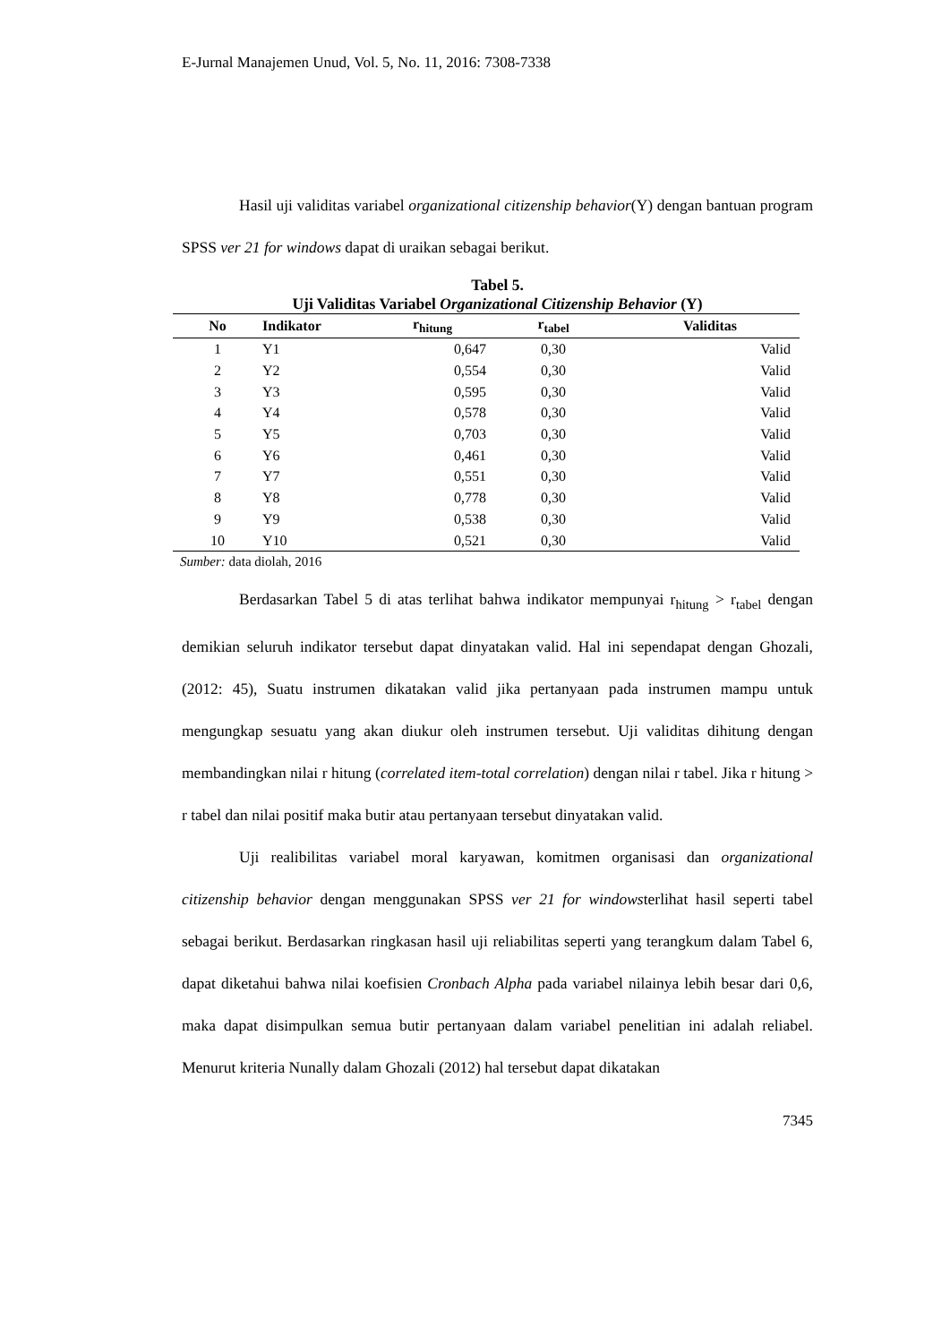E-Jurnal Manajemen Unud, Vol. 5, No. 11, 2016: 7308-7338
Hasil uji validitas variabel organizational citizenship behavior(Y) dengan bantuan program SPSS ver 21 for windows dapat di uraikan sebagai berikut.
Tabel 5.
Uji Validitas Variabel Organizational Citizenship Behavior (Y)
| No | Indikator | r<sub>hitung</sub> | r<sub>tabel</sub> | Validitas |
| --- | --- | --- | --- | --- |
| 1 | Y1 | 0,647 | 0,30 | Valid |
| 2 | Y2 | 0,554 | 0,30 | Valid |
| 3 | Y3 | 0,595 | 0,30 | Valid |
| 4 | Y4 | 0,578 | 0,30 | Valid |
| 5 | Y5 | 0,703 | 0,30 | Valid |
| 6 | Y6 | 0,461 | 0,30 | Valid |
| 7 | Y7 | 0,551 | 0,30 | Valid |
| 8 | Y8 | 0,778 | 0,30 | Valid |
| 9 | Y9 | 0,538 | 0,30 | Valid |
| 10 | Y10 | 0,521 | 0,30 | Valid |
Sumber: data diolah, 2016
Berdasarkan Tabel 5 di atas terlihat bahwa indikator mempunyai r<sub>hitung</sub> > r<sub>tabel</sub> dengan demikian seluruh indikator tersebut dapat dinyatakan valid. Hal ini sependapat dengan Ghozali, (2012: 45), Suatu instrumen dikatakan valid jika pertanyaan pada instrumen mampu untuk mengungkap sesuatu yang akan diukur oleh instrumen tersebut. Uji validitas dihitung dengan membandingkan nilai r hitung (correlated item-total correlation) dengan nilai r tabel. Jika r hitung > r tabel dan nilai positif maka butir atau pertanyaan tersebut dinyatakan valid.
Uji realibilitas variabel moral karyawan, komitmen organisasi dan organizational citizenship behavior dengan menggunakan SPSS ver 21 for windowsterlihat hasil seperti tabel sebagai berikut. Berdasarkan ringkasan hasil uji reliabilitas seperti yang terangkum dalam Tabel 6, dapat diketahui bahwa nilai koefisien Cronbach Alpha pada variabel nilainya lebih besar dari 0,6, maka dapat disimpulkan semua butir pertanyaan dalam variabel penelitian ini adalah reliabel. Menurut kriteria Nunally dalam Ghozali (2012) hal tersebut dapat dikatakan
7345